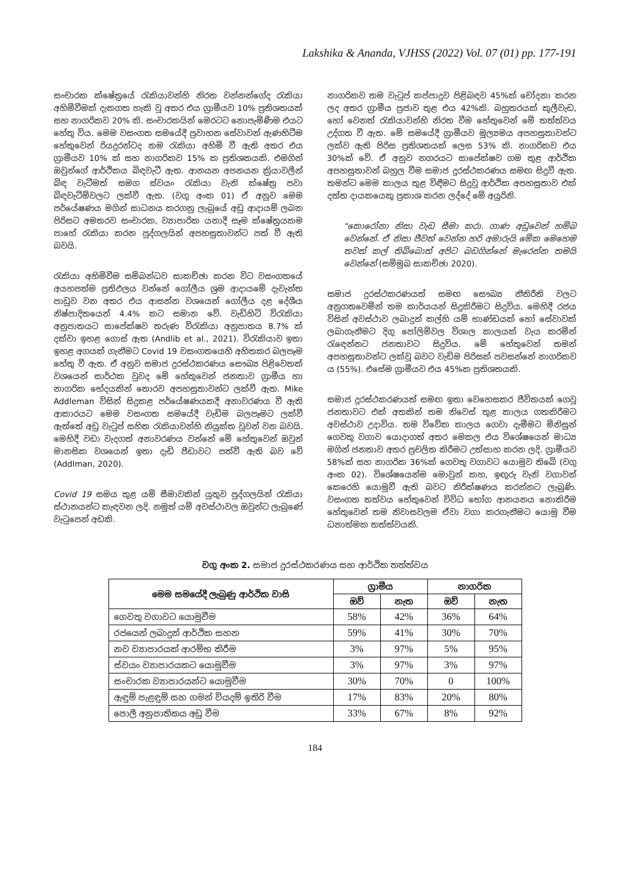Lakshika & Ananda, VJHSS (2022) Vol. 07 (01) pp. 177-191
සංචාරක ක්ෂේත්‍රයේ රැකියාවන්හි නිරත වන්නන්ගේද රැකියා අහිමිවීමක් දැකගත හැකි වූ අතර එය ග්‍රාමීයව 10% ප්‍රතිශතයක් සහ නාගරිකව 20% කි. සංචාරකයින් මෙරටට නොපැමිණීම එයට හේතු විය. මෙම වසංගත සමයේදී ප්‍රවාහන සේවාවන් ඇණහිටීම හේතුවෙන් රියදුරන්ටද තම රැකියා අහිමි වී ඇති අතර එය ග්‍රාමීයව 10% ක් සහ නාගරිකව 15% ක ප්‍රතිශතයකි. එමගින් ඔවුන්ගේ ආර්ථිකය බිඳවැටී ඇත. ආනයන අපනයන ක්‍රියාවලීන් බිඳ වැටීමත් සමග ස්වයං රැකියා වැනි ක්ෂේත්‍ර පවා බිඳවැටීම්වලට ලක්වී ඇත. (වගු අංක 01) ඒ අනුව මෙම පර්යේෂණය මගින් සාධනය කරගනු ලැබුයේ අඩු ආදායම් ලබන පිරිසට අමතරව සංචාරක, ව්‍යාපාරික යනාදී සෑම ක්ෂේත්‍රයකම පාහේ රැකියා කරන පුද්ගලයින් අපහසුතාවන්ට පත් වී ඇති බවයි.
රැකියා අහිමිවීම සම්බන්ධව සාකච්ඡා කරන විට වසංගතයේ අයහපත්ම ප්‍රතිඵලය වන්නේ ගෝලීය ශ්‍රම ආදායමේ දැවැන්ත පාඩුව වන අතර එය ආසන්න වශයෙන් ගෝලීය දළ දේශීය නිෂ්පාදිතයෙන් 4.4% කට සමාන වේ. වැඩිහිටි විරැකියා අනුපාතයට සාපේක්ෂව තරුණ විරැකියා අනුපාතය 8.7% ක් දක්වා ඉහළ ගොස් ඇත (Andlib et al., 2021). විරැකියාව ඉතා ඉහළ අගයක් ගැනීමට Covid 19 වසංගතයෙහි අහිතකර බලපෑම හේතු වී ඇත. ඒ අනුව සමාජ දුරස්ථකරණය සෞඛ්‍ය පිළිවෙතක් වශයෙන් සාර්ථක වුවද මේ හේතුවෙන් ජනතාව ග්‍රාමීය හා නාගරික භේදයකින් තොරව අපහසුතාවන්ට ලක්වී ඇත. Mike Addleman විසින් සිදුකළ පර්යේෂණයකදී අනාවරණය වී ඇති ආකාරයට මෙම වසංගත සමයේදී වැඩිම බලපෑමට ලක්වී ඇත්තේ අඩු වැටුප් සහිත රැකියාවන්හි නියුක්ත වූවන් වන බවයි. මෙහිදී වඩා වැදගත් අනාවරණය වන්නේ මේ හේතුවෙන් ඔවුන් මානසික වශයෙන් ඉතා දැඩි පීඩාවට පත්වී ඇති බව වේ (Addlman, 2020).
Covid 19 සමය තුළ යම් සීමාවකින් යුතුව පුද්ගලයින් රැකියා ස්ථානයන්ට කැඳවන ලදි. නමුත් යම් අවස්ථාවල ඔවුන්ට ලැබුණේ වැටුපෙන් අඩකි.
නාගරිකව තම වැටුප් කප්පාදුව පිළිබඳව 45%ක් චෝදනා කරන ලද අතර ග්‍රාමීය ප්‍රජාව තුළ එය 42%කි. බහුතරයක් කුලීවැඩ, හෝ වෙනත් රැකියාවන්හි නිරත වීම හේතුවෙන් මේ තත්ත්වය උද්ගත වී ඇත. මේ සමයේදී ග්‍රාමීයව මූල්‍යමය අපහසුතාවන්ට ලක්ව ඇති පිරිස ප්‍රතිශතයක් ලෙස 53% කි. නාගරිකව එය 30%ක් වේ. ඒ අනුව නගරයට සාපේක්ෂව ගම තුළ ආර්ථික අපහසුතාවන් බහුල වීම සමාජ දුරස්ථකරණය සමඟ සිදුවී ඇත. තමන්ට මෙම කාලය තුළ විඳීමට සිදුවූ ආර්ථික අපහසුතාව එක් දත්ත දායකයෙකු ප්‍රකාශ කරන ලද්දේ මේ අයුරිනි.
"කොරෝනා නිසා වැඩ සීමා කරා. ගාණ අඩුවෙන් හම්බ වෙන්නේ. ඒ නිසා ජීවත් වෙන්න හරි අමාරුයි මේක මෙහෙම තවත් කල් තිබ්බොත් අපිට බඩගින්නේ මැරෙන්න තමයි වෙන්නේ (සම්මුඛ සාකච්ඡා 2020).
සමාජ දුරස්ථකරණයත් සමඟ සෞඛ්‍ය නීතිරීති වලට අනුගතවෙමින් තම කාර්යයන් සිදුකිරීමට සිදුවිය. මෙහිදී රජය විසින් අවස්ථාව ලබාදුන් කල්හි යම් භාණ්ඩයක් හෝ සේවාවක් ලබාගැනීමට දිගු පෝලිම්වල විශාල කාලයක් වැය කරමින් රැඳෙන්නට ජනතාවට සිදුවිය. මේ හේතුවෙන් තමන් අපහසුතාවන්ට ලක්වූ බවට වැඩිම පිරිසක් පවසන්නේ නාගරිකව ය (55%). එසේම ග්‍රාමීයව එය 45%ක ප්‍රතිශතයකි.
සමාජ දුරස්ථකරණයත් සමඟ ඉතා වෙහෙසකර ජීවිතයක් ගෙවූ ජනතාවට එක් අතකින් තම නිවෙස් තුළ කාලය ගතකිරීමට අවස්ථාව උදාවිය. තම විවේක කාලය ගෙවා දැමීමට මිනිසුන් ගෙවතු වගාව යොදාගත් අතර මෙකල එය විශේෂයෙන් මාධ්‍ය මගින් ජනතාව අතර ප්‍රචලිත කිරීමට උත්සාහ කරන ලදි. ග්‍රාමීයව 58%ක් සහ නාගරික 36%ක් ගෙවතු වගාවට යොමුව තිබේ (වගු අංක 02). විශේෂයෙන්ම මොවුන් කහ, ඉඟුරු වැනි වගාවන් කෙරෙහි යොමුවී ඇති බවට නිරීක්ෂණය කරන්නට ලැබුණි. වසංගත තත්වය හේතුවෙන් විවිධ භෝග ආනයනය නොකිරීම හේතුවෙන් තම නිවාසවලම ඒවා වගා කරගැනීමට යොමු වීම ධනාත්මක තත්ත්වයකි.
වගු අංක 2. සමාජ දුරස්ථකරණය සහ ආර්ථික තත්ත්වය
| මෙම සමයේදී ලැබුණු ආර්ථික වාසි | ග්‍රාමීය | | නාගරික | |
| --- | --- | --- | --- | --- |
| | ඔව් | නැත | ඔව් | නැත |
| ගෙවතු වගාවට යොමුවීම | 58% | 42% | 36% | 64% |
| රජයෙන් ලබාදුන් ආර්ථික සහන | 59% | 41% | 30% | 70% |
| නව ව්‍යාපාරයක් ආරම්භ කිරීම | 3% | 97% | 5% | 95% |
| ස්වයං ව්‍යාපාරයකට යොමුවීම | 3% | 97% | 3% | 97% |
| සංචාරක ව්‍යාපාරයන්ට යොමුවීම | 30% | 70% | 0 | 100% |
| ඇඳුම් පැළඳුම් සහ ගමන් වියදම් ඉතිරි වීම | 17% | 83% | 20% | 80% |
| පොලී අනුපාතිකය අඩු වීම | 33% | 67% | 8% | 92% |
184